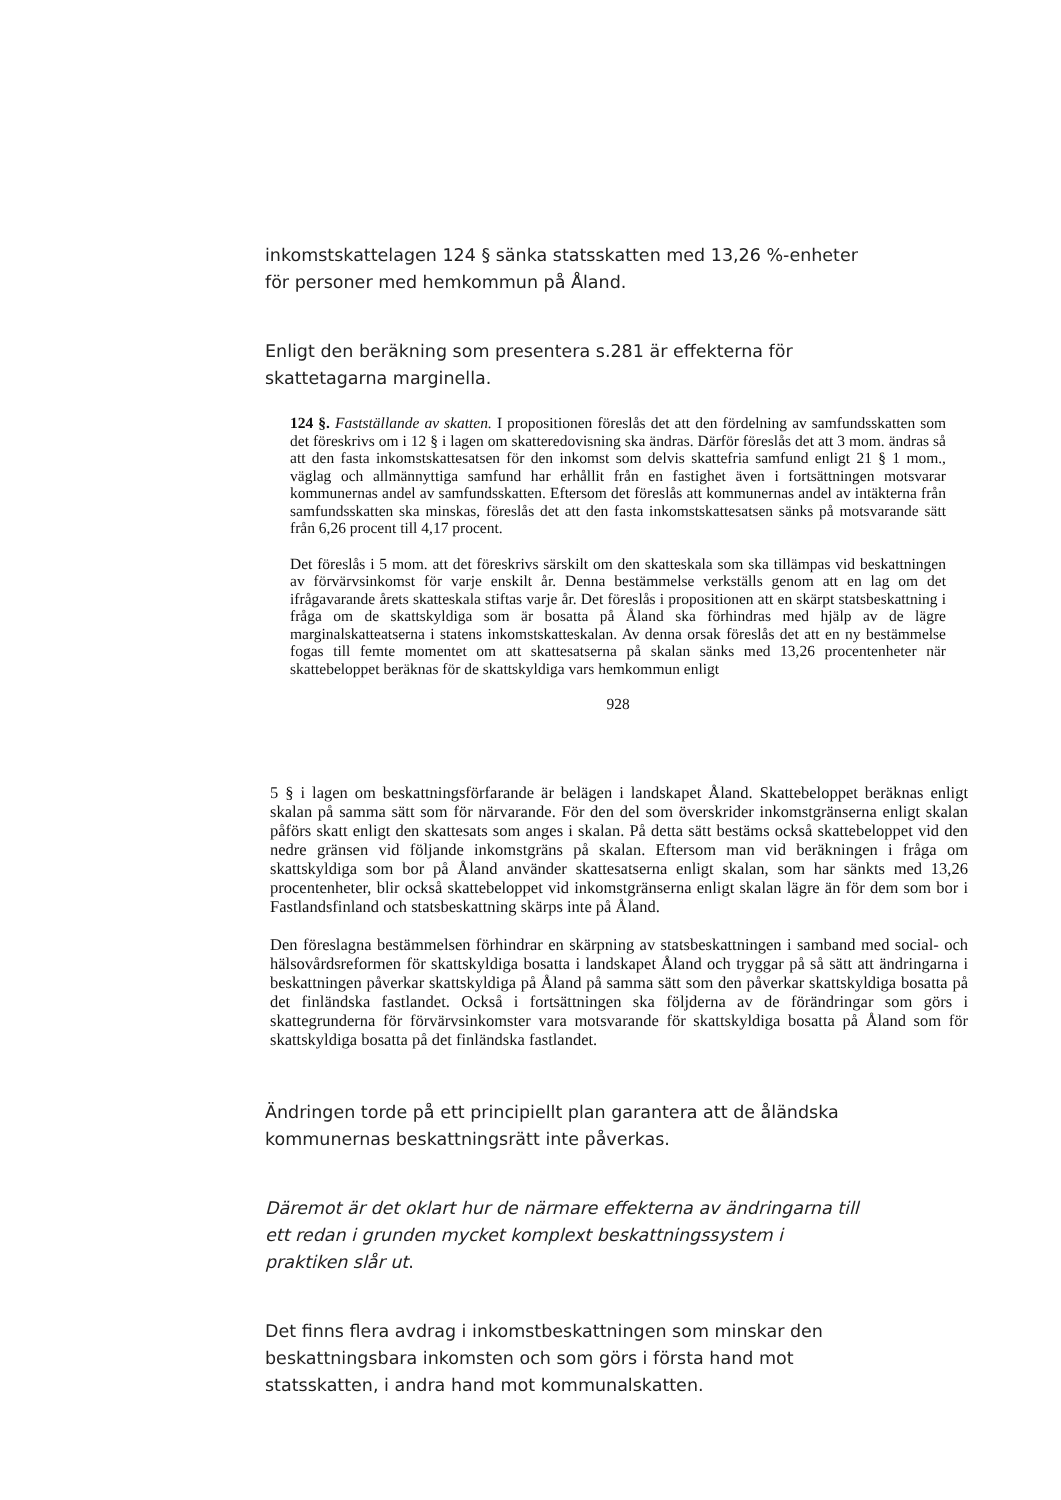inkomstskattelagen 124 § sänka statsskatten med 13,26 %-enheter för personer med hemkommun på Åland.
Enligt den beräkning som presentera s.281 är effekterna för skattetagarna marginella.
124 §. Fastställande av skatten. I propositionen föreslås det att den fördelning av samfundsskatten som det föreskrivs om i 12 § i lagen om skatteredovisning ska ändras. Därför föreslås det att 3 mom. ändras så att den fasta inkomstskattesatsen för den inkomst som delvis skattefria samfund enligt 21 § 1 mom., väglag och allmännyttiga samfund har erhållit från en fastighet även i fortsättningen motsvarar kommunernas andel av samfundsskatten. Eftersom det föreslås att kommunernas andel av intäkterna från samfundsskatten ska minskas, föreslås det att den fasta inkomstskattesatsen sänks på motsvarande sätt från 6,26 procent till 4,17 procent.
Det föreslås i 5 mom. att det föreskrivs särskilt om den skatteskala som ska tillämpas vid beskattningen av förvärvsinkomst för varje enskilt år. Denna bestämmelse verkställs genom att en lag om det ifrågavarande årets skatteskala stiftas varje år. Det föreslås i propositionen att en skärpt statsbeskattning i fråga om de skattskyldiga som är bosatta på Åland ska förhindras med hjälp av de lägre marginalskatteatserna i statens inkomstskatteskalan. Av denna orsak föreslås det att en ny bestämmelse fogas till femte momentet om att skattesatserna på skalan sänks med 13,26 procentenheter när skattebeloppet beräknas för de skattskyldiga vars hemkommun enligt
928
5 § i lagen om beskattningsförfarande är belägen i landskapet Åland. Skattebeloppet beräknas enligt skalan på samma sätt som för närvarande. För den del som överskrider inkomstgränserna enligt skalan påförs skatt enligt den skattesats som anges i skalan. På detta sätt bestäms också skattebeloppet vid den nedre gränsen vid följande inkomstgräns på skalan. Eftersom man vid beräkningen i fråga om skattskyldiga som bor på Åland använder skattesatserna enligt skalan, som har sänkts med 13,26 procentenheter, blir också skattebeloppet vid inkomstgränserna enligt skalan lägre än för dem som bor i Fastlandsfinland och statsbeskattning skärps inte på Åland.
Den föreslagna bestämmelsen förhindrar en skärpning av statsbeskattningen i samband med social- och hälsovårdsreformen för skattskyldiga bosatta i landskapet Åland och tryggar på så sätt att ändringarna i beskattningen påverkar skattskyldiga på Åland på samma sätt som den påverkar skattskyldiga bosatta på det finländska fastlandet. Också i fortsättningen ska följderna av de förändringar som görs i skattegrunderna för förvärvsinkomster vara motsvarande för skattskyldiga bosatta på Åland som för skattskyldiga bosatta på det finländska fastlandet.
Ändringen torde på ett principiellt plan garantera att de åländska kommunernas beskattningsrätt inte påverkas.
Däremot är det oklart hur de närmare effekterna av ändringarna till ett redan i grunden mycket komplext beskattningssystem i praktiken slår ut.
Det finns flera avdrag i inkomstbeskattningen som minskar den beskattningsbara inkomsten och som görs i första hand mot statsskatten, i andra hand mot kommunalskatten.